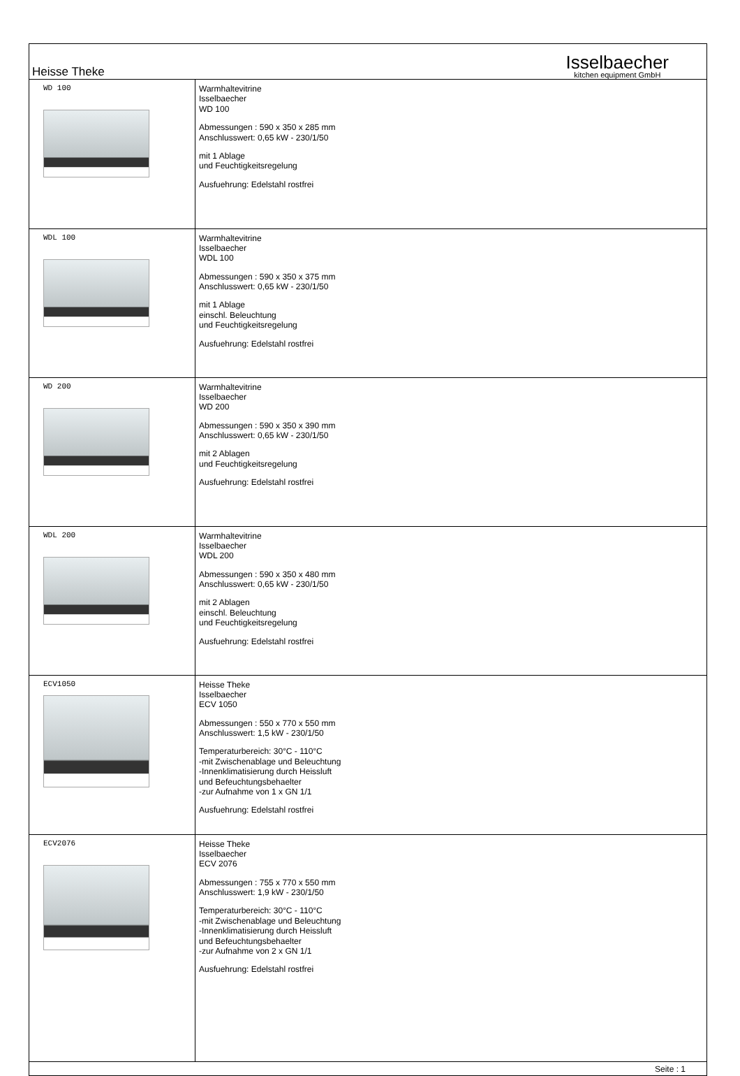Heisse Theke
Isselbaecher
kitchen equipment GmbH
| WD 100 | Warmhaltevitrine Isselbaecher WD 100 Abmessungen : 590 x 350 x 285 mm Anschlusswert: 0,65 kW - 230/1/50 mit 1 Ablage und Feuchtigkeitsregelung Ausfuehrung: Edelstahl rostfrei |
| WDL 100 | Warmhaltevitrine Isselbaecher WDL 100 Abmessungen : 590 x 350 x 375 mm Anschlusswert: 0,65 kW - 230/1/50 mit 1 Ablage einschl. Beleuchtung und Feuchtigkeitsregelung Ausfuehrung: Edelstahl rostfrei |
| WD 200 | Warmhaltevitrine Isselbaecher WD 200 Abmessungen : 590 x 350 x 390 mm Anschlusswert: 0,65 kW - 230/1/50 mit 2 Ablagen und Feuchtigkeitsregelung Ausfuehrung: Edelstahl rostfrei |
| WDL 200 | Warmhaltevitrine Isselbaecher WDL 200 Abmessungen : 590 x 350 x 480 mm Anschlusswert: 0,65 kW - 230/1/50 mit 2 Ablagen einschl. Beleuchtung und Feuchtigkeitsregelung Ausfuehrung: Edelstahl rostfrei |
| ECV1050 | Heisse Theke Isselbaecher ECV 1050 Abmessungen : 550 x 770 x 550 mm Anschlusswert: 1,5 kW - 230/1/50 Temperaturbereich: 30°C - 110°C -mit Zwischenablage und Beleuchtung -Innenklimatisierung durch Heissluft und Befeuchtungsbehaelter -zur Aufnahme von 1 x GN 1/1 Ausfuehrung: Edelstahl rostfrei |
| ECV2076 | Heisse Theke Isselbaecher ECV 2076 Abmessungen : 755 x 770 x 550 mm Anschlusswert: 1,9 kW - 230/1/50 Temperaturbereich: 30°C - 110°C -mit Zwischenablage und Beleuchtung -Innenklimatisierung durch Heissluft und Befeuchtungsbehaelter -zur Aufnahme von 2 x GN 1/1 Ausfuehrung: Edelstahl rostfrei |
Seite : 1